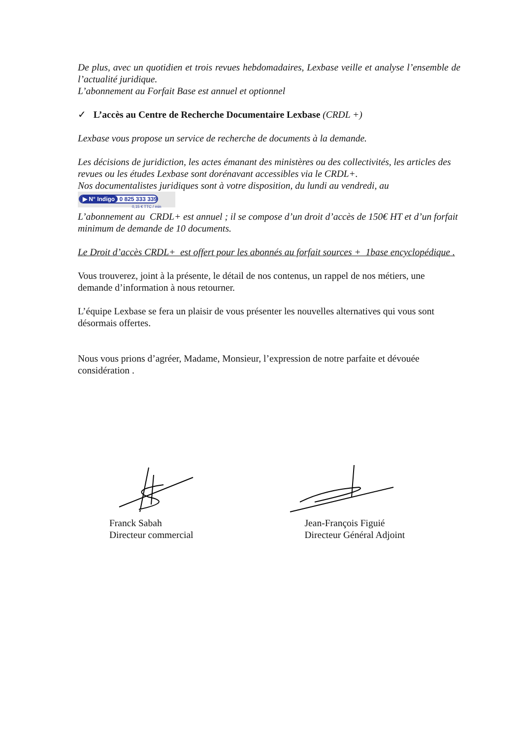De plus, avec un quotidien et trois revues hebdomadaires, Lexbase veille et analyse l’ensemble de l’actualité juridique.
L’abonnement au Forfait Base est annuel et optionnel
✓ L’accès au Centre de Recherche Documentaire Lexbase (CRDL +)
Lexbase vous propose un service de recherche de documents à la demande.
Les décisions de juridiction, les actes émanant des ministères ou des collectivités, les articles des revues ou les études Lexbase sont dorénavant accessibles via le CRDL+.
Nos documentalistes juridiques sont à votre disposition, du lundi au vendredi, au
▶ N° Indigo 0 825 333 339
0,15 € TTC / min
L’abonnement au CRDL+ est annuel ; il se compose d’un droit d’accès de 150€ HT et d’un forfait minimum de demande de 10 documents.
Le Droit d’accès CRDL+ est offert pour les abonnés au forfait sources + 1base encyclopédique .
Vous trouverez, joint à la présente, le détail de nos contenus, un rappel de nos métiers, une demande d’information à nous retourner.
L’équipe Lexbase se fera un plaisir de vous présenter les nouvelles alternatives qui vous sont désormais offertes.
Nous vous prions d’agréer, Madame, Monsieur, l’expression de notre parfaite et dévouée considération .
Franck Sabah
Directeur commercial
Jean-François Figuié
Directeur Général Adjoint